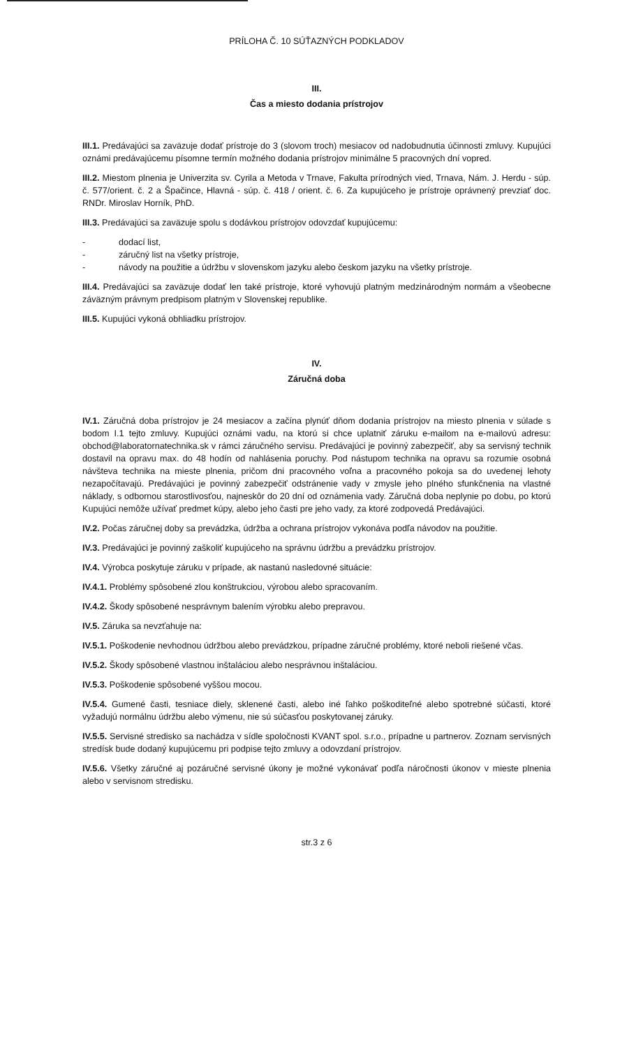PRÍLOHA Č. 10 SÚŤAZNÝCH PODKLADOV
III.
Čas a miesto dodania prístrojov
III.1. Predávajúci sa zaväzuje dodať prístroje do 3 (slovom troch) mesiacov od nadobudnutia účinnosti zmluvy. Kupujúci oznámi predávajúcemu písomne termín možného dodania prístrojov minimálne 5 pracovných dní vopred.
III.2. Miestom plnenia je Univerzita sv. Cyrila a Metoda v Trnave, Fakulta prírodných vied, Trnava, Nám. J. Herdu - súp. č. 577/orient. č. 2 a Špačince, Hlavná - súp. č. 418 / orient. č. 6. Za kupujúceho je prístroje oprávnený prevziať doc. RNDr. Miroslav Horník, PhD.
III.3. Predávajúci sa zaväzuje spolu s dodávkou prístrojov odovzdať kupujúcemu:
- dodací list,
- záručný list na všetky prístroje,
- návody na použitie a údržbu v slovenskom jazyku alebo českom jazyku na všetky prístroje.
III.4. Predávajúci sa zaväzuje dodať len také prístroje, ktoré vyhovujú platným medzinárodným normám a všeobecne záväzným právnym predpisom platným v Slovenskej republike.
III.5. Kupujúci vykoná obhliadku prístrojov.
IV.
Záručná doba
IV.1. Záručná doba prístrojov je 24 mesiacov a začína plynúť dňom dodania prístrojov na miesto plnenia v súlade s bodom I.1 tejto zmluvy. Kupujúci oznámi vadu, na ktorú si chce uplatniť záruku e-mailom na e-mailovú adresu: obchod@laboratornatechnika.sk v rámci záručného servisu. Predávajúci je povinný zabezpečiť, aby sa servisný technik dostavil na opravu max. do 48 hodín od nahlásenia poruchy. Pod nástupom technika na opravu sa rozumie osobná návšteva technika na mieste plnenia, pričom dni pracovného voľna a pracovného pokoja sa do uvedenej lehoty nezapočítavajú. Predávajúci je povinný zabezpečiť odstránenie vady v zmysle jeho plného sfunkčnenia na vlastné náklady, s odbornou starostlivosťou, najneskôr do 20 dní od oznámenia vady. Záručná doba neplynie po dobu, po ktorú Kupujúci nemôže užívať predmet kúpy, alebo jeho časti pre jeho vady, za ktoré zodpovedá Predávajúci.
IV.2. Počas záručnej doby sa prevádzka, údržba a ochrana prístrojov vykonáva podľa návodov na použitie.
IV.3. Predávajúci je povinný zaškoliť kupujúceho na správnu údržbu a prevádzku prístrojov.
IV.4. Výrobca poskytuje záruku v prípade, ak nastanú nasledovné situácie:
IV.4.1. Problémy spôsobené zlou konštrukciou, výrobou alebo spracovaním.
IV.4.2. Škody spôsobené nesprávnym balením výrobku alebo prepravou.
IV.5. Záruka sa nevzťahuje na:
IV.5.1. Poškodenie nevhodnou údržbou alebo prevádzkou, prípadne záručné problémy, ktoré neboli riešené včas.
IV.5.2. Škody spôsobené vlastnou inštaláciou alebo nesprávnou inštaláciou.
IV.5.3. Poškodenie spôsobené vyššou mocou.
IV.5.4. Gumené časti, tesniace diely, sklenené časti, alebo iné ľahko poškoditeľné alebo spotrebné súčasti, ktoré vyžadujú normálnu údržbu alebo výmenu, nie sú súčasťou poskytovanej záruky.
IV.5.5. Servisné stredisko sa nachádza v sídle spoločnosti KVANT spol. s.r.o., prípadne u partnerov. Zoznam servisných stredísk bude dodaný kupujúcemu pri podpise tejto zmluvy a odovzdaní prístrojov.
IV.5.6. Všetky záručné aj pozáručné servisné úkony je možné vykonávať podľa náročnosti úkonov v mieste plnenia alebo v servisnom stredisku.
str.3 z 6